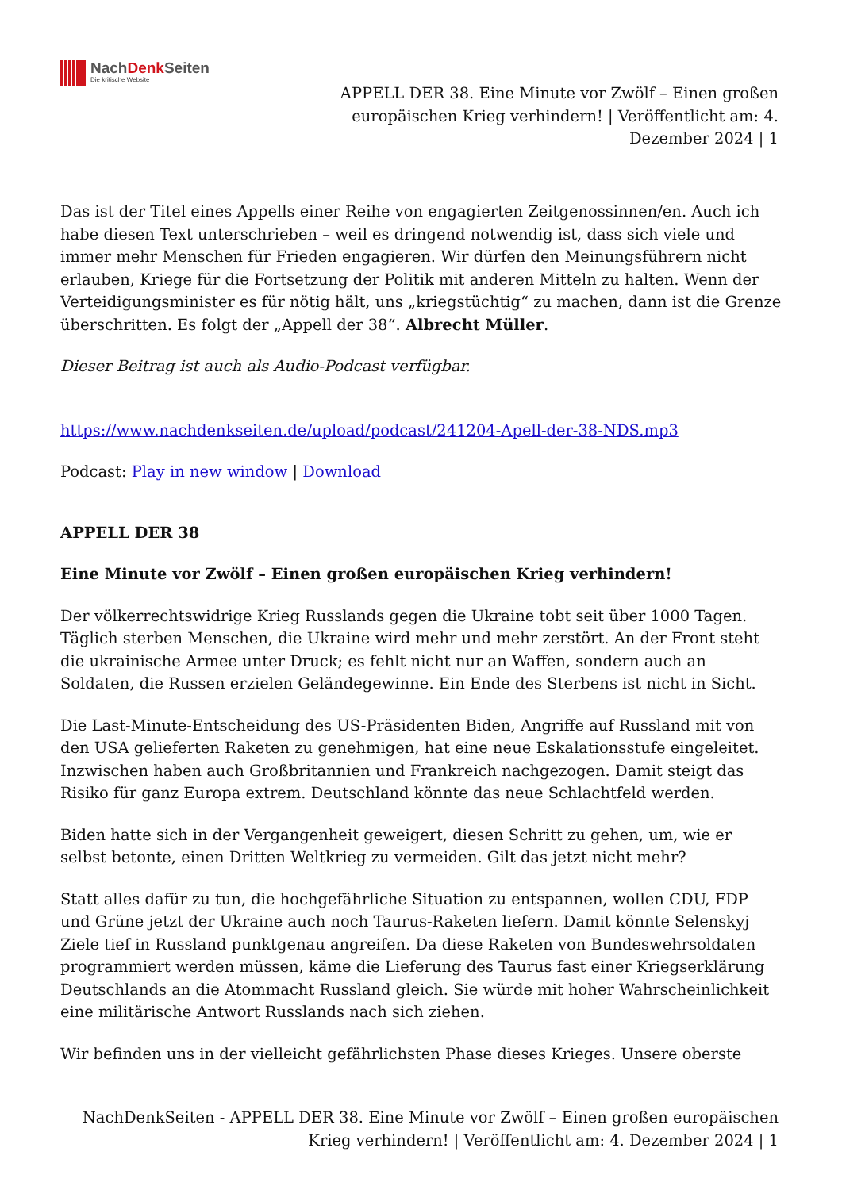NachDenk Seiten
Die kritische Website
APPELL DER 38. Eine Minute vor Zwölf – Einen großen europäischen Krieg verhindern! | Veröffentlicht am: 4. Dezember 2024 | 1
Das ist der Titel eines Appells einer Reihe von engagierten Zeitgenossinnen/en. Auch ich habe diesen Text unterschrieben – weil es dringend notwendig ist, dass sich viele und immer mehr Menschen für Frieden engagieren. Wir dürfen den Meinungsführern nicht erlauben, Kriege für die Fortsetzung der Politik mit anderen Mitteln zu halten. Wenn der Verteidigungsminister es für nötig hält, uns „kriegstüchtig“ zu machen, dann ist die Grenze überschritten. Es folgt der „Appell der 38“. Albrecht Müller.
Dieser Beitrag ist auch als Audio-Podcast verfügbar.
https://www.nachdenkseiten.de/upload/podcast/241204-Apell-der-38-NDS.mp3
Podcast: Play in new window | Download
APPELL DER 38
Eine Minute vor Zwölf – Einen großen europäischen Krieg verhindern!
Der völkerrechtswidrige Krieg Russlands gegen die Ukraine tobt seit über 1000 Tagen. Täglich sterben Menschen, die Ukraine wird mehr und mehr zerstört. An der Front steht die ukrainische Armee unter Druck; es fehlt nicht nur an Waffen, sondern auch an Soldaten, die Russen erzielen Geländegewinne. Ein Ende des Sterbens ist nicht in Sicht.
Die Last-Minute-Entscheidung des US-Präsidenten Biden, Angriffe auf Russland mit von den USA gelieferten Raketen zu genehmigen, hat eine neue Eskalationsstufe eingeleitet. Inzwischen haben auch Großbritannien und Frankreich nachgezogen. Damit steigt das Risiko für ganz Europa extrem. Deutschland könnte das neue Schlachtfeld werden.
Biden hatte sich in der Vergangenheit geweigert, diesen Schritt zu gehen, um, wie er selbst betonte, einen Dritten Weltkrieg zu vermeiden. Gilt das jetzt nicht mehr?
Statt alles dafür zu tun, die hochgefährliche Situation zu entspannen, wollen CDU, FDP und Grüne jetzt der Ukraine auch noch Taurus-Raketen liefern. Damit könnte Selenskyj Ziele tief in Russland punktgenau angreifen. Da diese Raketen von Bundeswehrsoldaten programmiert werden müssen, käme die Lieferung des Taurus fast einer Kriegserklärung Deutschlands an die Atommacht Russland gleich. Sie würde mit hoher Wahrscheinlichkeit eine militärische Antwort Russlands nach sich ziehen.
Wir befinden uns in der vielleicht gefährlichsten Phase dieses Krieges. Unsere oberste
NachDenkSeiten - APPELL DER 38. Eine Minute vor Zwölf – Einen großen europäischen Krieg verhindern! | Veröffentlicht am: 4. Dezember 2024 | 1